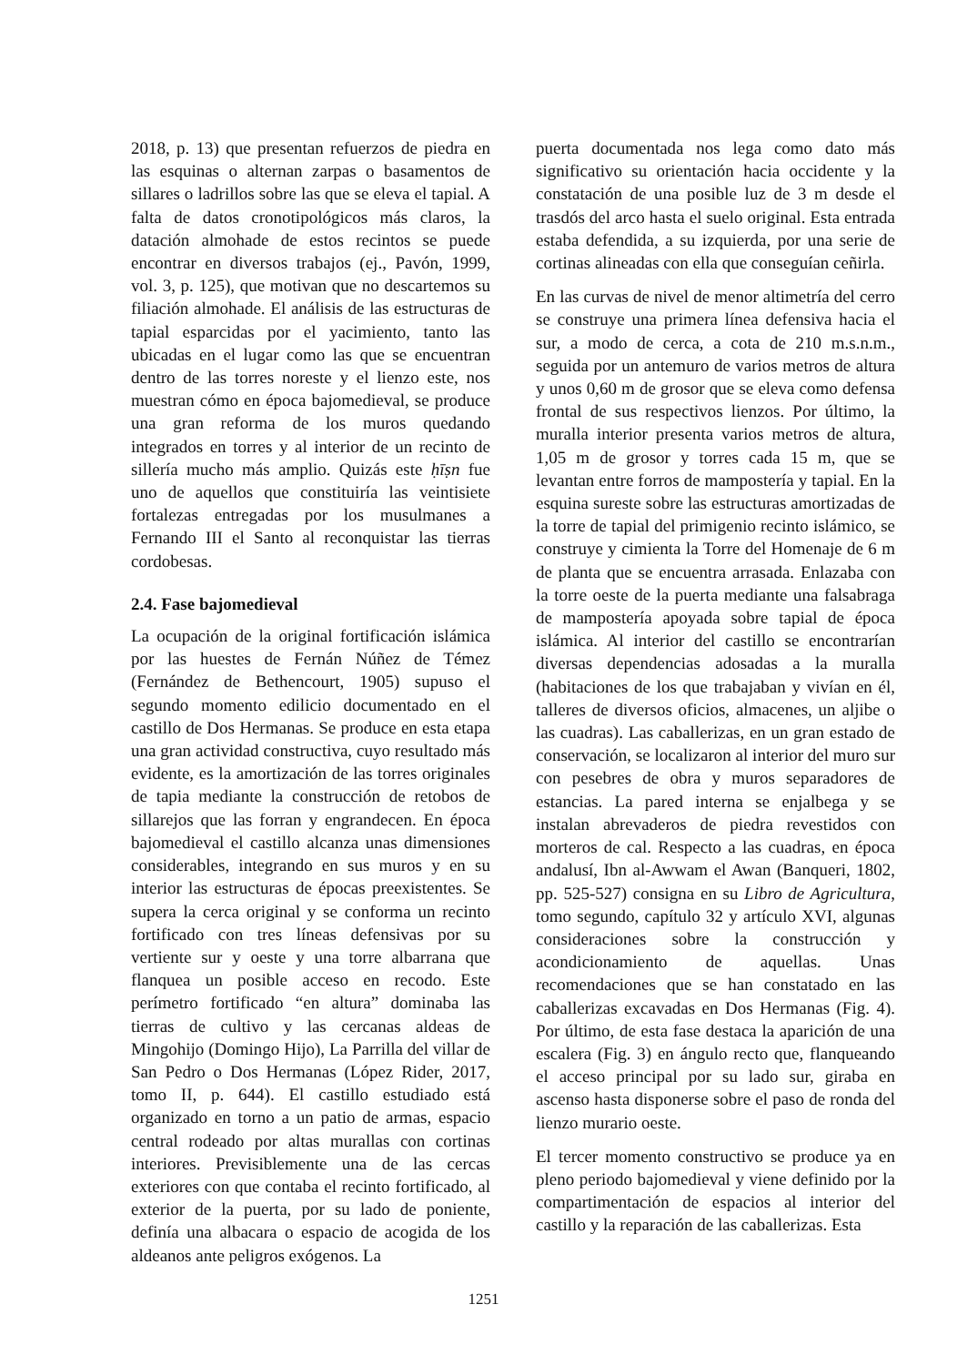2018, p. 13) que presentan refuerzos de piedra en las esquinas o alternan zarpas o basamentos de sillares o ladrillos sobre las que se eleva el tapial. A falta de datos cronotipológicos más claros, la datación almohade de estos recintos se puede encontrar en diversos trabajos (ej., Pavón, 1999, vol. 3, p. 125), que motivan que no descartemos su filiación almohade. El análisis de las estructuras de tapial esparcidas por el yacimiento, tanto las ubicadas en el lugar como las que se encuentran dentro de las torres noreste y el lienzo este, nos muestran cómo en época bajomedieval, se produce una gran reforma de los muros quedando integrados en torres y al interior de un recinto de sillería mucho más amplio. Quizás este ḥīṣn fue uno de aquellos que constituiría las veintisiete fortalezas entregadas por los musulmanes a Fernando III el Santo al reconquistar las tierras cordobesas.
2.4. Fase bajomedieval
La ocupación de la original fortificación islámica por las huestes de Fernán Núñez de Témez (Fernández de Bethencourt, 1905) supuso el segundo momento edilicio documentado en el castillo de Dos Hermanas. Se produce en esta etapa una gran actividad constructiva, cuyo resultado más evidente, es la amortización de las torres originales de tapia mediante la construcción de retobos de sillarejos que las forran y engrandecen. En época bajomedieval el castillo alcanza unas dimensiones considerables, integrando en sus muros y en su interior las estructuras de épocas preexistentes. Se supera la cerca original y se conforma un recinto fortificado con tres líneas defensivas por su vertiente sur y oeste y una torre albarrana que flanquea un posible acceso en recodo. Este perímetro fortificado “en altura” dominaba las tierras de cultivo y las cercanas aldeas de Mingohijo (Domingo Hijo), La Parrilla del villar de San Pedro o Dos Hermanas (López Rider, 2017, tomo II, p. 644). El castillo estudiado está organizado en torno a un patio de armas, espacio central rodeado por altas murallas con cortinas interiores. Previsiblemente una de las cercas exteriores con que contaba el recinto fortificado, al exterior de la puerta, por su lado de poniente, definía una albacara o espacio de acogida de los aldeanos ante peligros exógenos. La
puerta documentada nos lega como dato más significativo su orientación hacia occidente y la constatación de una posible luz de 3 m desde el trasdós del arco hasta el suelo original. Esta entrada estaba defendida, a su izquierda, por una serie de cortinas alineadas con ella que conseguían ceñirla.
En las curvas de nivel de menor altimetría del cerro se construye una primera línea defensiva hacia el sur, a modo de cerca, a cota de 210 m.s.n.m., seguida por un antemuro de varios metros de altura y unos 0,60 m de grosor que se eleva como defensa frontal de sus respectivos lienzos. Por último, la muralla interior presenta varios metros de altura, 1,05 m de grosor y torres cada 15 m, que se levantan entre forros de mampostería y tapial. En la esquina sureste sobre las estructuras amortizadas de la torre de tapial del primigenio recinto islámico, se construye y cimienta la Torre del Homenaje de 6 m de planta que se encuentra arrasada. Enlazaba con la torre oeste de la puerta mediante una falsabraga de mampostería apoyada sobre tapial de época islámica. Al interior del castillo se encontrarían diversas dependencias adosadas a la muralla (habitaciones de los que trabajaban y vivían en él, talleres de diversos oficios, almacenes, un aljibe o las cuadras). Las caballerizas, en un gran estado de conservación, se localizaron al interior del muro sur con pesebres de obra y muros separadores de estancias. La pared interna se enjalbega y se instalan abrevaderos de piedra revestidos con morteros de cal. Respecto a las cuadras, en época andalusí, Ibn al-Awwam el Awan (Banqueri, 1802, pp. 525-527) consigna en su Libro de Agricultura, tomo segundo, capítulo 32 y artículo XVI, algunas consideraciones sobre la construcción y acondicionamiento de aquellas. Unas recomendaciones que se han constatado en las caballerizas excavadas en Dos Hermanas (Fig. 4). Por último, de esta fase destaca la aparición de una escalera (Fig. 3) en ángulo recto que, flanqueando el acceso principal por su lado sur, giraba en ascenso hasta disponerse sobre el paso de ronda del lienzo murario oeste.
El tercer momento constructivo se produce ya en pleno periodo bajomedieval y viene definido por la compartimentación de espacios al interior del castillo y la reparación de las caballerizas. Esta
1251